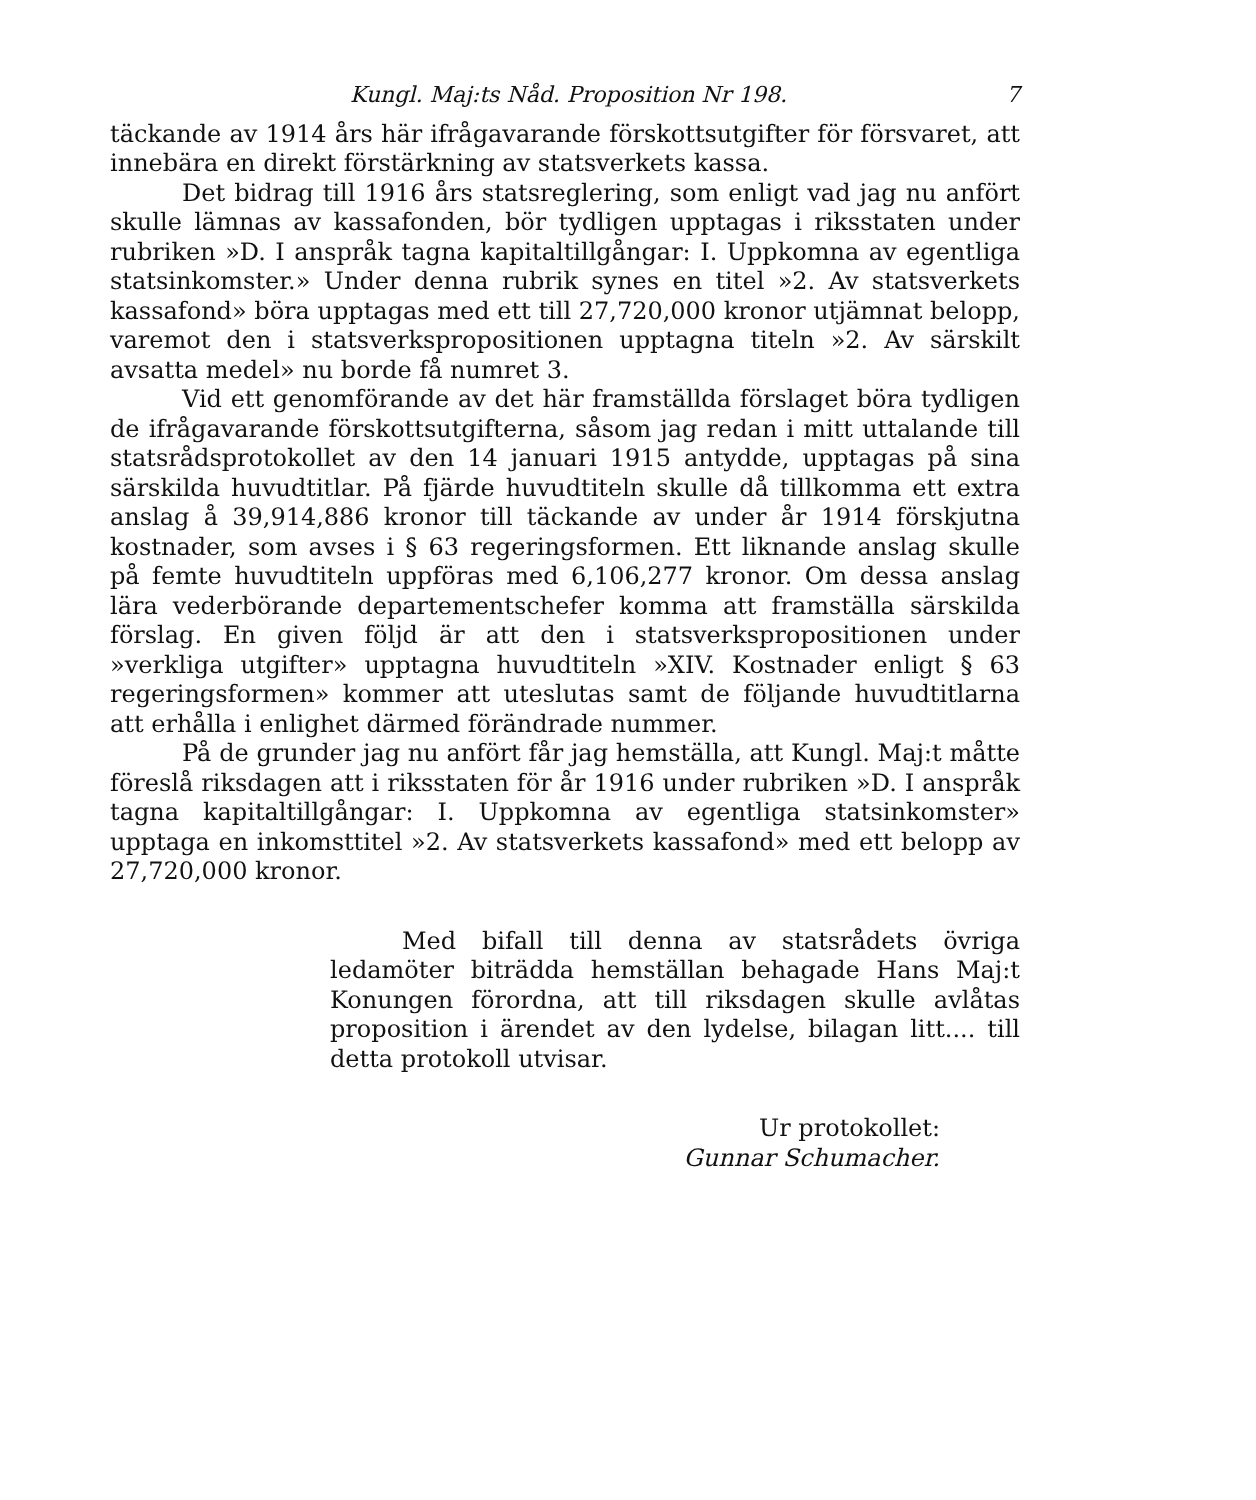Kungl. Maj:ts Nåd. Proposition Nr 198. 7
täckande av 1914 års här ifrågavarande förskottsutgifter för försvaret, att innebära en direkt förstärkning av statsverkets kassa.
Det bidrag till 1916 års statsreglering, som enligt vad jag nu anfört skulle lämnas av kassafonden, bör tydligen upptagas i riksstaten under rubriken »D. I anspråk tagna kapitaltillgångar: I. Uppkomna av egentliga statsinkomster.» Under denna rubrik synes en titel »2. Av statsverkets kassafond» böra upptagas med ett till 27,720,000 kronor utjämnat belopp, varemot den i statsverkspropositionen upptagna titeln »2. Av särskilt avsatta medel» nu borde få numret 3.
Vid ett genomförande av det här framställda förslaget böra tydligen de ifrågavarande förskottsutgifterna, såsom jag redan i mitt uttalande till statsrådsprotokollet av den 14 januari 1915 antydde, upptagas på sina särskilda huvudtitlar. På fjärde huvudtiteln skulle då tillkomma ett extra anslag å 39,914,886 kronor till täckande av under år 1914 förskjutna kostnader, som avses i § 63 regeringsformen. Ett liknande anslag skulle på femte huvudtiteln uppföras med 6,106,277 kronor. Om dessa anslag lära vederbörande departementschefer komma att framställa särskilda förslag. En given följd är att den i statsverkspropositionen under »verkliga utgifter» upptagna huvudtiteln »XIV. Kostnader enligt § 63 regeringsformen» kommer att uteslutas samt de följande huvudtitlarna att erhålla i enlighet därmed förändrade nummer.
På de grunder jag nu anfört får jag hemställa, att Kungl. Maj:t måtte föreslå riksdagen att i riksstaten för år 1916 under rubriken »D. I anspråk tagna kapitaltillgångar: I. Uppkomna av egentliga statsinkomster» upptaga en inkomsttitel »2. Av statsverkets kassafond» med ett belopp av 27,720,000 kronor.
Med bifall till denna av statsrådets övriga ledamöter biträdda hemställan behagade Hans Maj:t Konungen förordna, att till riksdagen skulle avlåtas proposition i ärendet av den lydelse, bilagan litt.... till detta protokoll utvisar.
Ur protokollet:
Gunnar Schumacher.